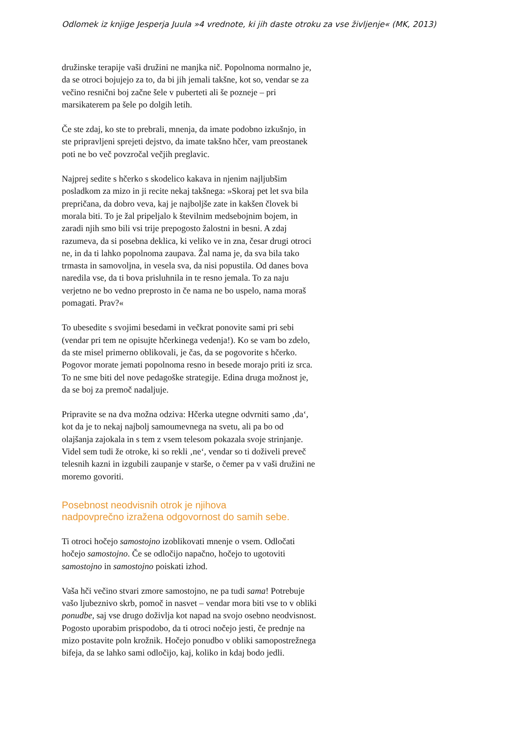Odlomek iz knjige Jesperja Juula »4 vrednote, ki jih daste otroku za vse življenje« (MK, 2013)
družinske terapije vaši družini ne manjka nič. Popolnoma normalno je, da se otroci bojujejo za to, da bi jih jemali takšne, kot so, vendar se za večino resnični boj začne šele v puberteti ali še pozneje – pri marsikaterem pa šele po dolgih letih.
Če ste zdaj, ko ste to prebrali, mnenja, da imate podobno izkušnjo, in ste pripravljeni sprejeti dejstvo, da imate takšno hčer, vam preostanek poti ne bo več povzročal večjih preglavic.
Najprej sedite s hčerko s skodelico kakava in njenim najljubšim posladkom za mizo in ji recite nekaj takšnega: »Skoraj pet let sva bila prepričana, da dobro veva, kaj je najboljše zate in kakšen človek bi morala biti. To je žal pripeljalo k številnim medsebojnim bojem, in zaradi njih smo bili vsi trije prepogosto žalostni in besni. A zdaj razumeva, da si posebna deklica, ki veliko ve in zna, česar drugi otroci ne, in da ti lahko popolnoma zaupava. Žal nama je, da sva bila tako trmasta in samovoljna, in vesela sva, da nisi popustila. Od danes bova naredila vse, da ti bova prisluhnila in te resno jemala. To za naju verjetno ne bo vedno preprosto in če nama ne bo uspelo, nama moraš pomagati. Prav?«
To ubesedite s svojimi besedami in večkrat ponovite sami pri sebi (vendar pri tem ne opisujte hčerkinega vedenja!). Ko se vam bo zdelo, da ste misel primerno oblikovali, je čas, da se pogovorite s hčerko. Pogovor morate jemati popolnoma resno in besede morajo priti iz srca. To ne sme biti del nove pedagoške strategije. Edina druga možnost je, da se boj za premoč nadaljuje.
Pripravite se na dva možna odziva: Hčerka utegne odvrniti samo ‚da‘, kot da je to nekaj najbolj samoumevnega na svetu, ali pa bo od olajšanja zajokala in s tem z vsem telesom pokazala svoje strinjanje. Videl sem tudi že otroke, ki so rekli ‚ne‘, vendar so ti doživeli preveč telesnih kazni in izgubili zaupanje v starše, o čemer pa v vaši družini ne moremo govoriti.
Posebnost neodvisnih otrok je njihova
nadpovprečno izražena odgovornost do samih sebe.
Ti otroci hočejo samostojno izoblikovati mnenje o vsem. Odločati hočejo samostojno. Če se odločijo napačno, hočejo to ugotoviti samostojno in samostojno poiskati izhod.
Vaša hči večino stvari zmore samostojno, ne pa tudi sama! Potrebuje vašo ljubeznivo skrb, pomoč in nasvet – vendar mora biti vse to v obliki ponudbe, saj vse drugo doživlja kot napad na svojo osebno neodvisnost. Pogosto uporabim prispodobo, da ti otroci nočejo jesti, če prednje na mizo postavite poln krožnik. Hočejo ponudbo v obliki samopostrežnega bifeja, da se lahko sami odločijo, kaj, koliko in kdaj bodo jedli.